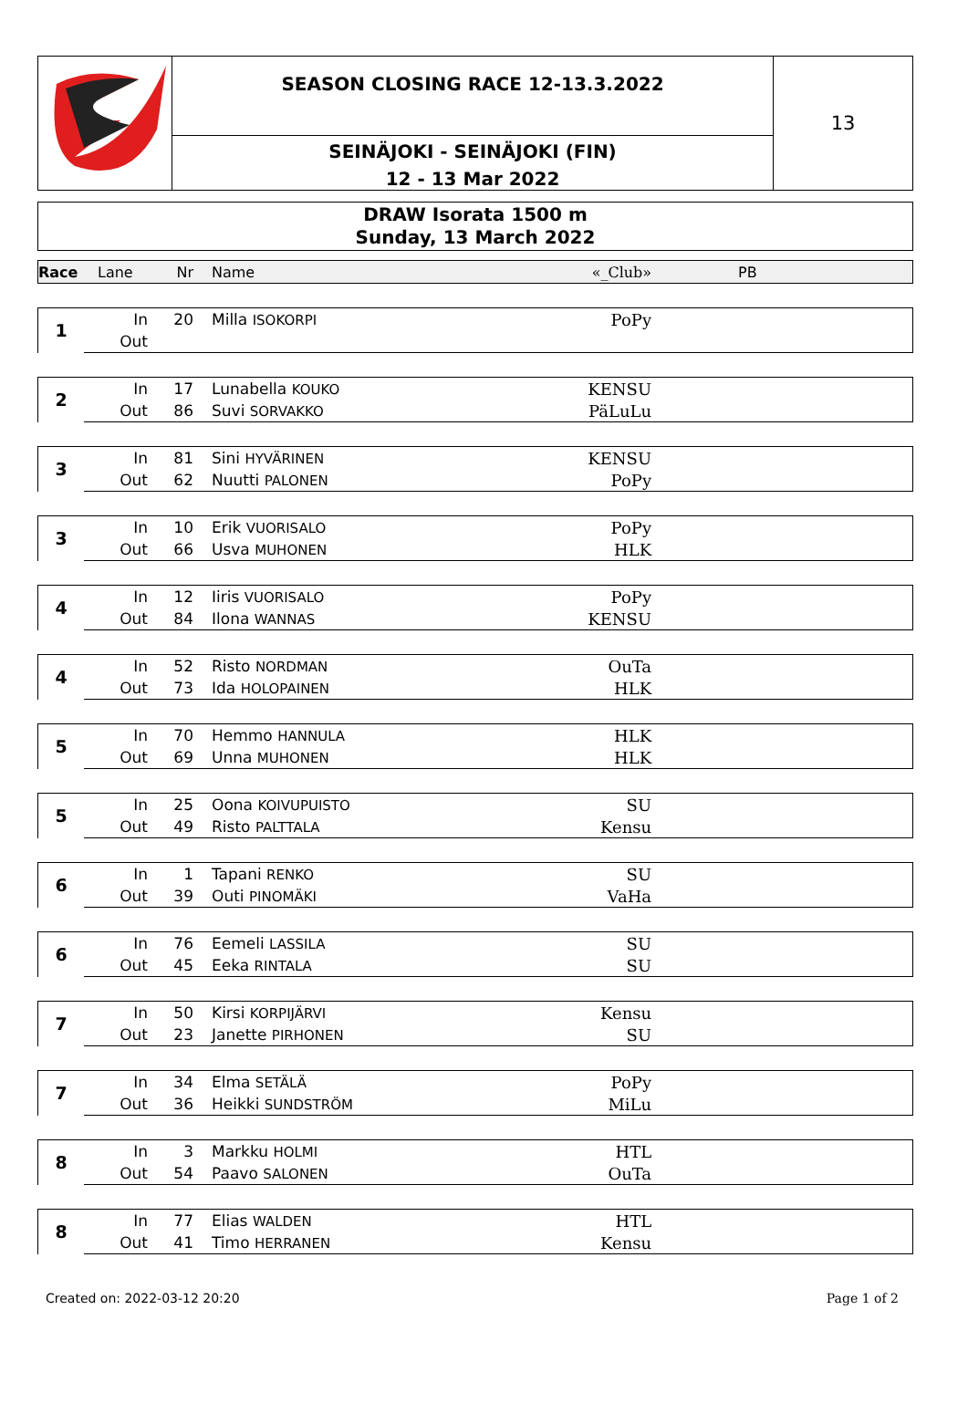SEASON CLOSING RACE 12-13.3.2022
SEINÄJOKI - SEINÄJOKI (FIN)
12 - 13 Mar 2022
13
DRAW Isorata 1500 m
Sunday, 13 March 2022
| Race | Lane | Nr | Name | «_Club» | PB |
| 1 | In | 20 | Milla ISOKORPI | PoPy | |
| | Out | | | | |
| 2 | In | 17 | Lunabella KOUKO | KENSU | |
| | Out | 86 | Suvi SORVAKKO | PäLuLu | |
| 3 | In | 81 | Sini HYVÄRINEN | KENSU | |
| | Out | 62 | Nuutti PALONEN | PoPy | |
| 3 | In | 10 | Erik VUORISALO | PoPy | |
| | Out | 66 | Usva MUHONEN | HLK | |
| 4 | In | 12 | Iiris VUORISALO | PoPy | |
| | Out | 84 | Ilona WANNAS | KENSU | |
| 4 | In | 52 | Risto NORDMAN | OuTa | |
| | Out | 73 | Ida HOLOPAINEN | HLK | |
| 5 | In | 70 | Hemmo HANNULA | HLK | |
| | Out | 69 | Unna MUHONEN | HLK | |
| 5 | In | 25 | Oona KOIVUPUISTO | SU | |
| | Out | 49 | Risto PALTTALA | Kensu | |
| 6 | In | 1 | Tapani RENKO | SU | |
| | Out | 39 | Outi PINOMÄKI | VaHa | |
| 6 | In | 76 | Eemeli LASSILA | SU | |
| | Out | 45 | Eeka RINTALA | SU | |
| 7 | In | 50 | Kirsi KORPIJÄRVI | Kensu | |
| | Out | 23 | Janette PIRHONEN | SU | |
| 7 | In | 34 | Elma SETÄLÄ | PoPy | |
| | Out | 36 | Heikki SUNDSTRÖM | MiLu | |
| 8 | In | 3 | Markku HOLMI | HTL | |
| | Out | 54 | Paavo SALONEN | OuTa | |
| 8 | In | 77 | Elias WALDEN | HTL | |
| | Out | 41 | Timo HERRANEN | Kensu | |
Created on: 2022-03-12 20:20 Page 1 of 2